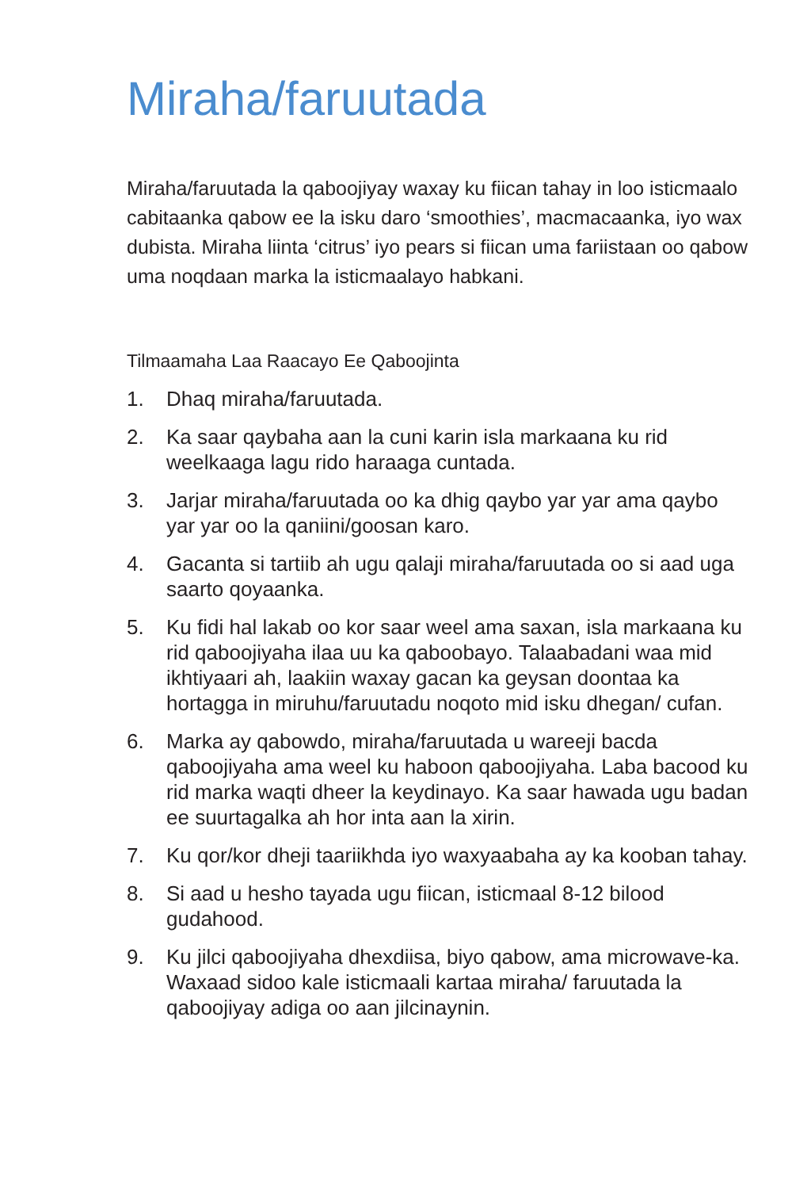Miraha/faruutada
Miraha/faruutada la qaboojiyay waxay ku fiican tahay in loo isticmaalo cabitaanka qabow ee la isku daro ‘smoothies’, macmacaanka, iyo wax dubista. Miraha liinta ‘citrus’ iyo pears si fiican uma fariistaan oo qabow uma noqdaan marka la isticmaalayo habkani.
Tilmaamaha Laa Raacayo Ee Qaboojinta
1. Dhaq miraha/faruutada.
2. Ka saar qaybaha aan la cuni karin isla markaana ku rid weelkaaga lagu rido haraaga cuntada.
3. Jarjar miraha/faruutada oo ka dhig qaybo yar yar ama qaybo yar yar oo la qaniini/goosan karo.
4. Gacanta si tartiib ah ugu qalaji miraha/faruutada oo si aad uga saarto qoyaanka.
5. Ku fidi hal lakab oo kor saar weel ama saxan, isla markaana ku rid qaboojiyaha ilaa uu ka qaboobayo. Talaabadani waa mid ikhtiyaari ah, laakiin waxay gacan ka geysan doontaa ka hortagga in miruhu/faruutadu noqoto mid isku dhegan/ cufan.
6. Marka ay qabowdo, miraha/faruutada u wareeji bacda qaboojiyaha ama weel ku haboon qaboojiyaha. Laba bacood ku rid marka waqti dheer la keydinayo. Ka saar hawada ugu badan ee suurtagalka ah hor inta aan la xirin.
7. Ku qor/kor dheji taariikhda iyo waxyaabaha ay ka kooban tahay.
8. Si aad u hesho tayada ugu fiican, isticmaal 8-12 bilood gudahood.
9. Ku jilci qaboojiyaha dhexdiisa, biyo qabow, ama microwave-ka. Waxaad sidoo kale isticmaali kartaa miraha/ faruutada la qaboojiyay adiga oo aan jilcinaynin.